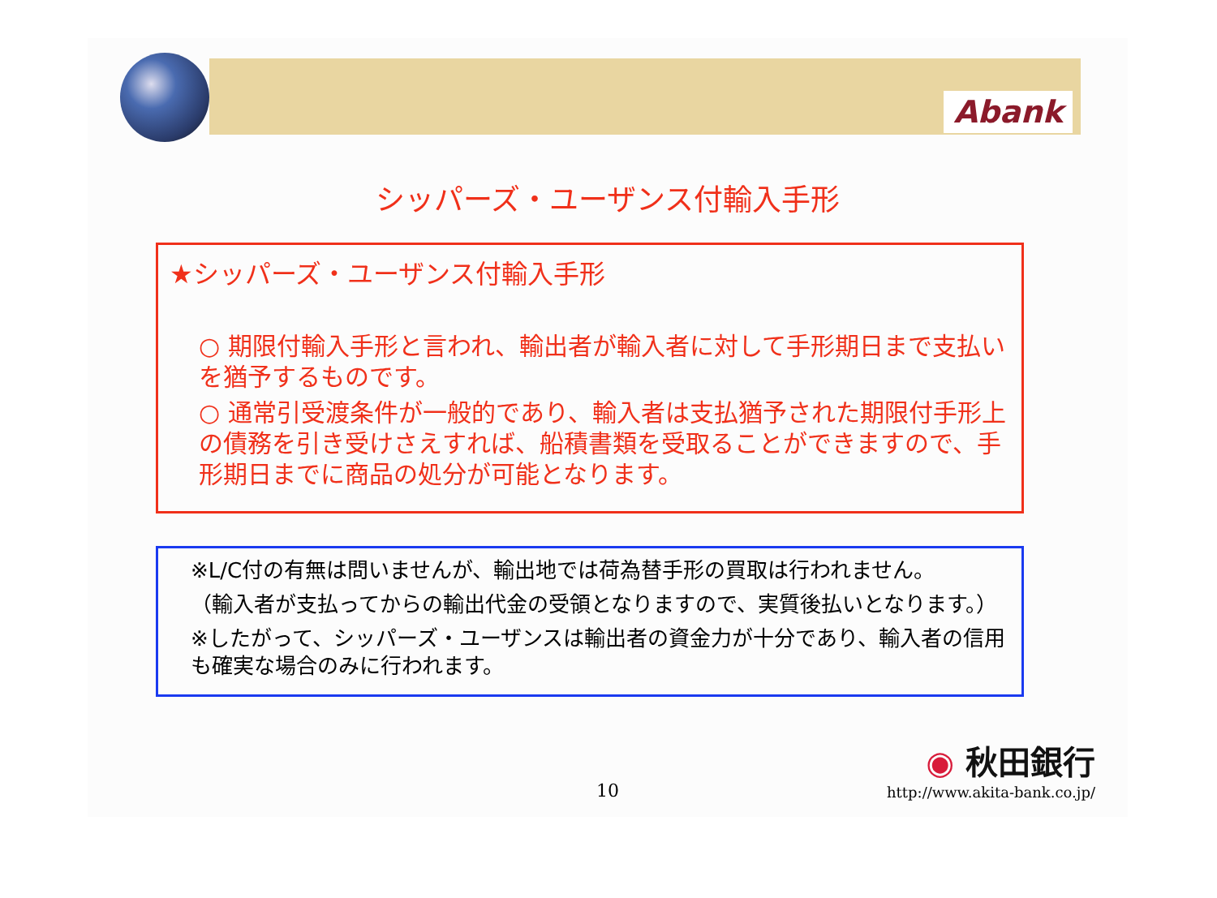Abank
シッパーズ・ユーザンス付輸入手形
★シッパーズ・ユーザンス付輸入手形
○ 期限付輸入手形と言われ、輸出者が輸入者に対して手形期日まで支払いを猶予するものです。
○ 通常引受渡条件が一般的であり、輸入者は支払猶予された期限付手形上の債務を引き受けさえすれば、船積書類を受取ることができますので、手形期日までに商品の処分が可能となります。
※L/C付の有無は問いませんが、輸出地では荷為替手形の買取は行われません。
（輸入者が支払ってからの輸出代金の受領となりますので、実質後払いとなります。）
※したがって、シッパーズ・ユーザンスは輸出者の資金力が十分であり、輸入者の信用も確実な場合のみに行われます。
10
◉ 秋田銀行
http://www.akita-bank.co.jp/